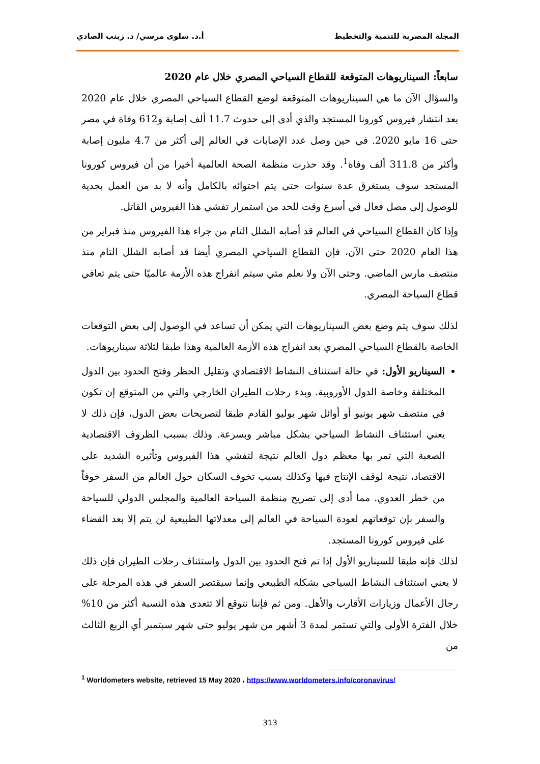المجلة المصرية للتنمية والتخطيط أ.د. سلوى مرسي/ د. زينب الصادي
سابعاً: السيناريوهات المتوقعة للقطاع السياحي المصري خلال عام 2020
والسؤال الآن ما هي السيناريوهات المتوقعة لوضع القطاع السياحي المصري خلال عام 2020 بعد انتشار فيروس كورونا المستجد والذي أدى إلى حدوث 11.7 ألف إصابة و612 وفاة في مصر حتى 16 مايو 2020. في حين وصل عدد الإصابات في العالم إلى أكثر من 4.7 مليون إصابة وأكثر من 311.8 ألف وفاة<sup>1</sup>. وقد حذرت منظمة الصحة العالمية أخيرا من أن فيروس كورونا المستجد سوف يستغرق عدة سنوات حتى يتم احتوائه بالكامل وأنه لا بد من العمل بجدية للوصول إلى مصل فعال في أسرع وقت للحد من استمرار تفشي هذا الفيروس القاتل.
وإذا كان القطاع السياحي في العالم قد أصابه الشلل التام من جراء هذا الفيروس منذ فبراير من هذا العام 2020 حتى الآن، فإن القطاع السياحي المصري أيضا قد أصابه الشلل التام منذ منتصف مارس الماضي. وحتى الآن ولا نعلم متي سيتم انفراج هذه الأزمة عالميًا حتى يتم تعافي قطاع السياحة المصري.
لذلك سوف يتم وضع بعض السيناريوهات التي يمكن أن تساعد في الوصول إلى بعض التوقعات الخاصة بالقطاع السياحي المصري بعد انفراج هذه الأزمة العالمية وهذا طبقا لثلاثة سيناريوهات.
السيناريو الأول: في حالة استئناف النشاط الاقتصادي وتقليل الحظر وفتح الحدود بين الدول المختلفة وخاصة الدول الأوروبية. وبدء رحلات الطيران الخارجي والتي من المتوقع إن تكون في منتصف شهر يونيو أو أوائل شهر يوليو القادم طبقا لتصريحات بعض الدول، فإن ذلك لا يعني استئناف النشاط السياحي بشكل مباشر وبسرعة. وذلك بسبب الظروف الاقتصادية الصعبة التي تمر بها معظم دول العالم نتيجة لتفشي هذا الفيروس وتأثيره الشديد على الاقتصاد، نتيجة لوقف الإنتاج فيها وكذلك بسبب تخوف السكان حول العالم من السفر خوفاً من خطر العدوي. مما أدى إلى تصريح منظمة السياحة العالمية والمجلس الدولي للسياحة والسفر بإن توقعاتهم لعودة السياحة في العالم إلى معدلاتها الطبيعية لن يتم إلا بعد القضاء على فيروس كورونا المستجد.
لذلك فإنه طبقا للسيناريو الأول إذا تم فتح الحدود بين الدول واستئناف رحلات الطيران فإن ذلك لا يعني استئناف النشاط السياحي بشكله الطبيعي وإنما سيقتصر السفر في هذه المرحلة على رجال الأعمال وزيارات الأقارب والأهل. ومن ثم فإننا نتوقع ألا تتعدى هذه النسبة أكثر من 10% خلال الفترة الأولى والتي تستمر لمدة 3 أشهر من شهر يوليو حتى شهر سبتمبر أي الربع الثالث من
<sup>1</sup> Worldometers website, retrieved 15 May 2020 ، https://www.worldometers.info/coronavirus/
313